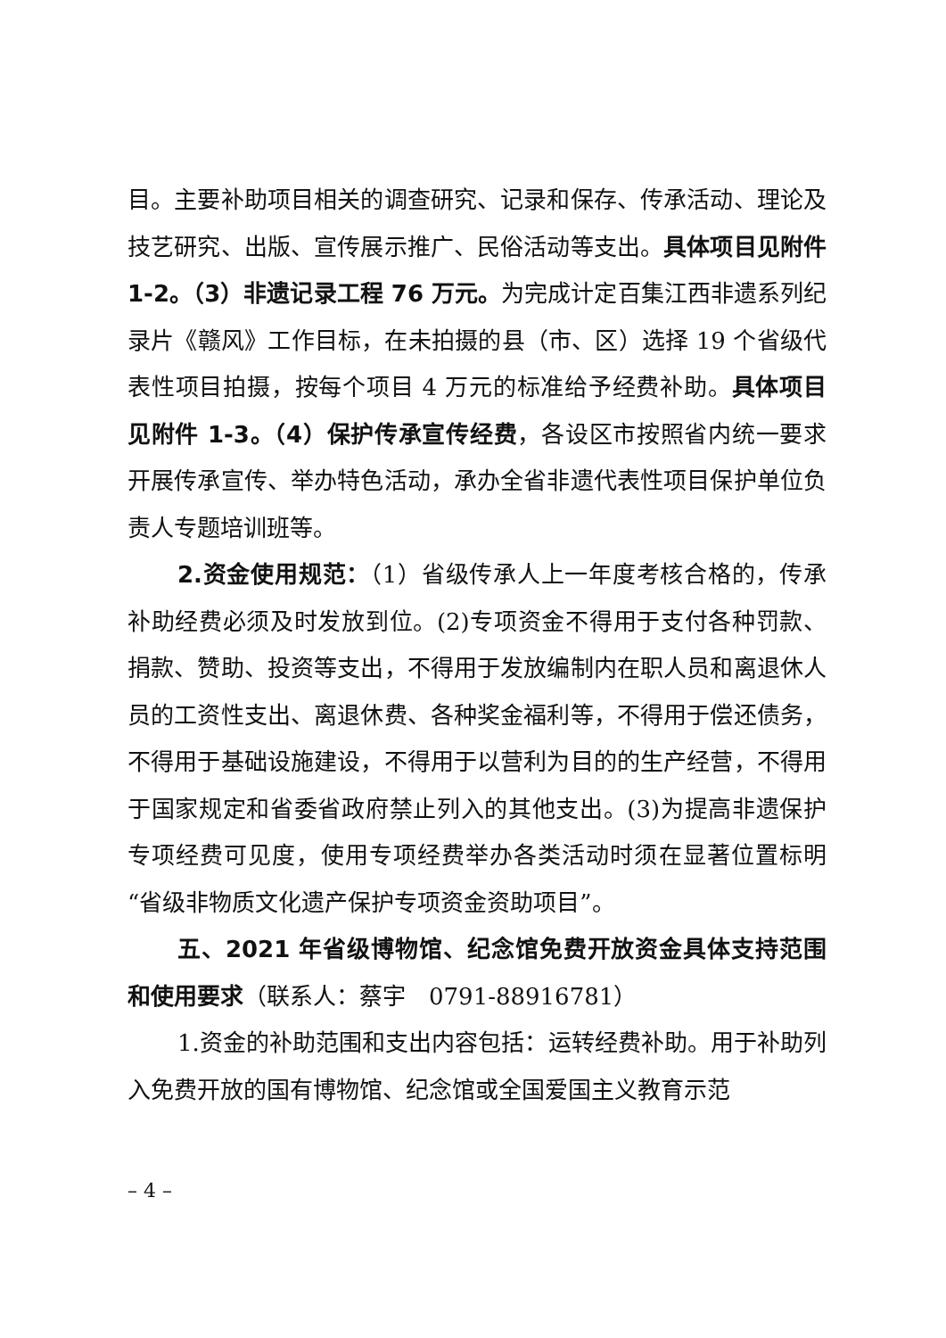目。主要补助项目相关的调查研究、记录和保存、传承活动、理论及技艺研究、出版、宣传展示推广、民俗活动等支出。具体项目见附件 1-2。（3）非遗记录工程 76 万元。为完成计定百集江西非遗系列纪录片《赣风》工作目标，在未拍摄的县（市、区）选择 19 个省级代表性项目拍摄，按每个项目 4 万元的标准给予经费补助。具体项目见附件 1-3。（4）保护传承宣传经费，各设区市按照省内统一要求开展传承宣传、举办特色活动，承办全省非遗代表性项目保护单位负责人专题培训班等。
2.资金使用规范：（1）省级传承人上一年度考核合格的，传承补助经费必须及时发放到位。(2)专项资金不得用于支付各种罚款、捐款、赞助、投资等支出，不得用于发放编制内在职人员和离退休人员的工资性支出、离退休费、各种奖金福利等，不得用于偿还债务，不得用于基础设施建设，不得用于以营利为目的的生产经营，不得用于国家规定和省委省政府禁止列入的其他支出。(3)为提高非遗保护专项经费可见度，使用专项经费举办各类活动时须在显著位置标明“省级非物质文化遗产保护专项资金资助项目”。
五、2021 年省级博物馆、纪念馆免费开放资金具体支持范围和使用要求（联系人：蔡宇　0791-88916781）
1.资金的补助范围和支出内容包括：运转经费补助。用于补助列入免费开放的国有博物馆、纪念馆或全国爱国主义教育示范
– 4 –